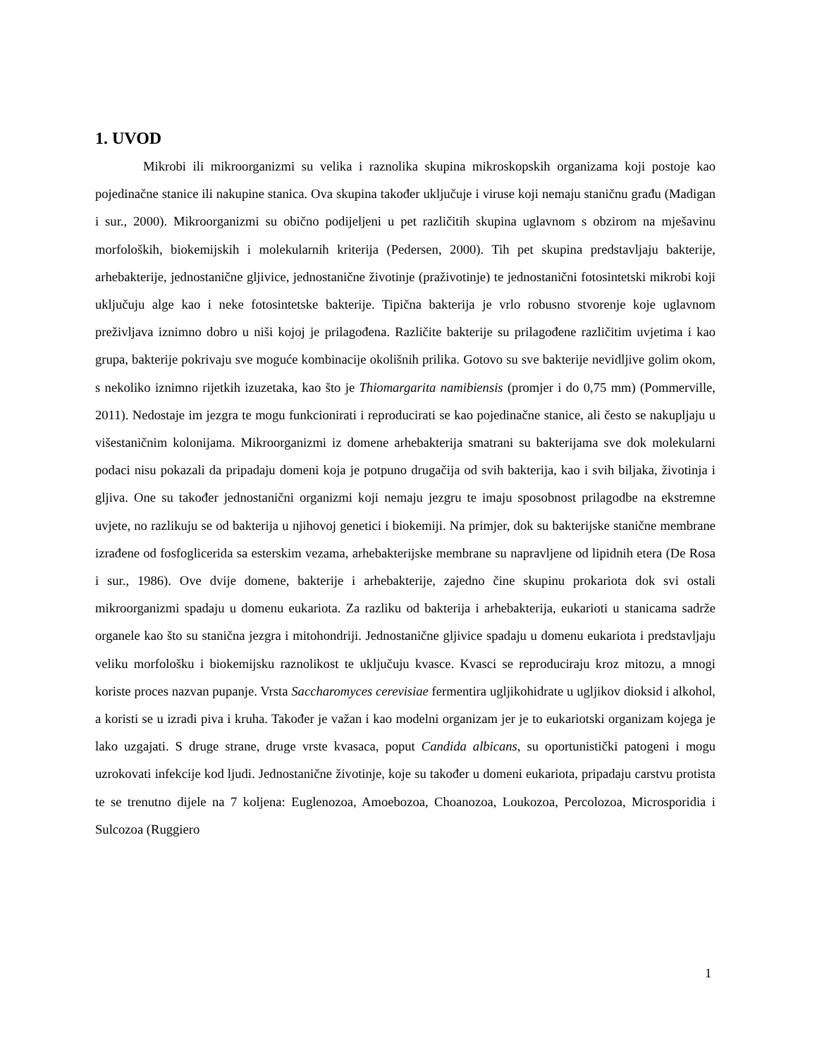1. UVOD
Mikrobi ili mikroorganizmi su velika i raznolika skupina mikroskopskih organizama koji postoje kao pojedinačne stanice ili nakupine stanica. Ova skupina također uključuje i viruse koji nemaju staničnu građu (Madigan i sur., 2000). Mikroorganizmi su obično podijeljeni u pet različitih skupina uglavnom s obzirom na mješavinu morfoloških, biokemijskih i molekularnih kriterija (Pedersen, 2000). Tih pet skupina predstavljaju bakterije, arhebakterije, jednostanične gljivice, jednostanične životinje (praživotinje) te jednostanični fotosintetski mikrobi koji uključuju alge kao i neke fotosintetske bakterije. Tipična bakterija je vrlo robusno stvorenje koje uglavnom preživljava iznimno dobro u niši kojoj je prilagođena. Različite bakterije su prilagođene različitim uvjetima i kao grupa, bakterije pokrivaju sve moguće kombinacije okolišnih prilika. Gotovo su sve bakterije nevidljive golim okom, s nekoliko iznimno rijetkih izuzetaka, kao što je Thiomargarita namibiensis (promjer i do 0,75 mm) (Pommerville, 2011). Nedostaje im jezgra te mogu funkcionirati i reproducirati se kao pojedinačne stanice, ali često se nakupljaju u višestaničnim kolonijama. Mikroorganizmi iz domene arhebakterija smatrani su bakterijama sve dok molekularni podaci nisu pokazali da pripadaju domeni koja je potpuno drugačija od svih bakterija, kao i svih biljaka, životinja i gljiva. One su također jednostanični organizmi koji nemaju jezgru te imaju sposobnost prilagodbe na ekstremne uvjete, no razlikuju se od bakterija u njihovoj genetici i biokemiji. Na primjer, dok su bakterijske stanične membrane izrađene od fosfoglicerida sa esterskim vezama, arhebakterijske membrane su napravljene od lipidnih etera (De Rosa i sur., 1986). Ove dvije domene, bakterije i arhebakterije, zajedno čine skupinu prokariota dok svi ostali mikroorganizmi spadaju u domenu eukariota. Za razliku od bakterija i arhebakterija, eukarioti u stanicama sadrže organele kao što su stanična jezgra i mitohondriji. Jednostanične gljivice spadaju u domenu eukariota i predstavljaju veliku morfološku i biokemijsku raznolikost te uključuju kvasce. Kvasci se reproduciraju kroz mitozu, a mnogi koriste proces nazvan pupanje. Vrsta Saccharomyces cerevisiae fermentira ugljikohidrate u ugljikov dioksid i alkohol, a koristi se u izradi piva i kruha. Također je važan i kao modelni organizam jer je to eukariotski organizam kojega je lako uzgajati. S druge strane, druge vrste kvasaca, poput Candida albicans, su oportunistički patogeni i mogu uzrokovati infekcije kod ljudi. Jednostanične životinje, koje su također u domeni eukariota, pripadaju carstvu protista te se trenutno dijele na 7 koljena: Euglenozoa, Amoebozoa, Choanozoa, Loukozoa, Percolozoa, Microsporidia i Sulcozoa (Ruggiero
1